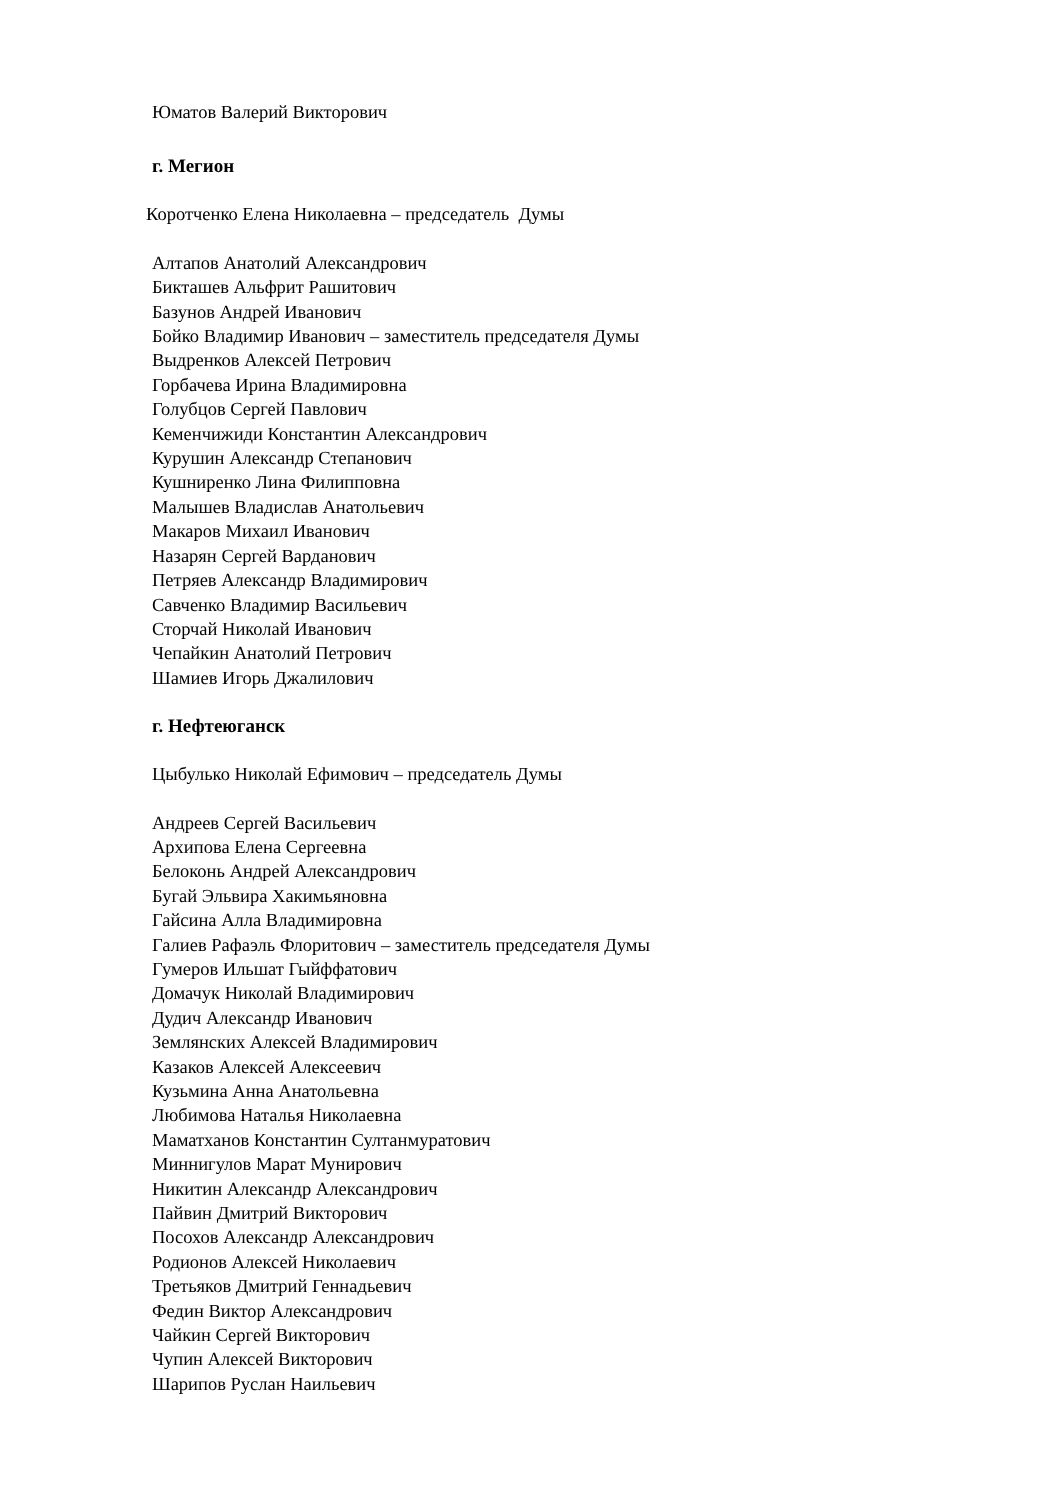Юматов Валерий Викторович
г. Мегион
Коротченко Елена Николаевна – председатель Думы
Алтапов Анатолий Александрович
Бикташев Альфрит Рашитович
Базунов Андрей Иванович
Бойко Владимир Иванович – заместитель председателя Думы
Выдренков Алексей Петрович
Горбачева Ирина Владимировна
Голубцов Сергей Павлович
Кеменчижиди Константин Александрович
Курушин Александр Степанович
Кушниренко Лина Филипповна
Малышев Владислав Анатольевич
Макаров Михаил Иванович
Назарян Сергей Варданович
Петряев Александр Владимирович
Савченко Владимир Васильевич
Сторчай Николай Иванович
Чепайкин Анатолий Петрович
Шамиев Игорь Джалилович
г. Нефтеюганск
Цыбулько Николай Ефимович – председатель Думы
Андреев Сергей Васильевич
Архипова Елена Сергеевна
Белоконь Андрей Александрович
Бугай Эльвира Хакимьяновна
Гайсина Алла Владимировна
Галиев Рафаэль Флоритович – заместитель председателя Думы
Гумеров Ильшат Гыйффатович
Домачук Николай Владимирович
Дудич Александр Иванович
Землянских Алексей Владимирович
Казаков Алексей Алексеевич
Кузьмина Анна Анатольевна
Любимова Наталья Николаевна
Маматханов Константин Султанмуратович
Миннигулов Марат Мунирович
Никитин Александр Александрович
Пайвин Дмитрий Викторович
Посохов Александр Александрович
Родионов Алексей Николаевич
Третьяков Дмитрий Геннадьевич
Федин Виктор Александрович
Чайкин Сергей Викторович
Чупин Алексей Викторович
Шарипов Руслан Наильевич